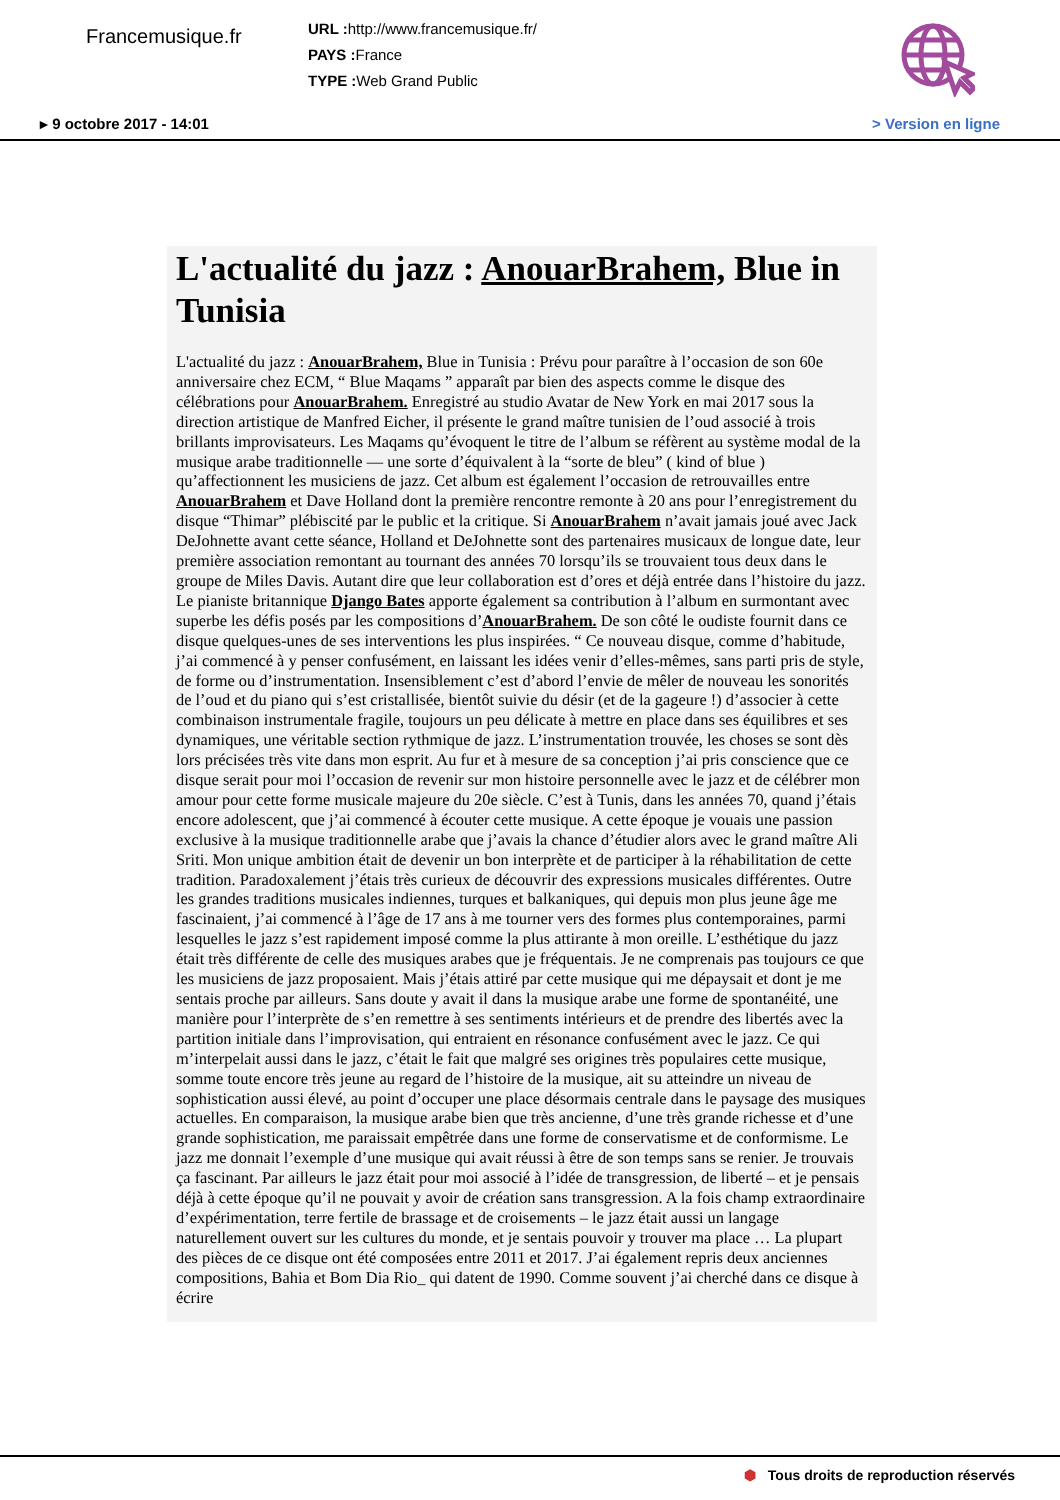Francemusique.fr
URL : http://www.francemusique.fr/
PAYS : France
TYPE : Web Grand Public
▸ 9 octobre 2017 - 14:01 > Version en ligne
L'actualité du jazz : AnouarBrahem, Blue in Tunisia
L'actualité du jazz : AnouarBrahem, Blue in Tunisia : Prévu pour paraître à l’occasion de son 60e anniversaire chez ECM, “ Blue Maqams ” apparaît par bien des aspects comme le disque des célébrations pour AnouarBrahem. Enregistré au studio Avatar de New York en mai 2017 sous la direction artistique de Manfred Eicher, il présente le grand maître tunisien de l’oud associé à trois brillants improvisateurs. Les Maqams qu’évoquent le titre de l’album se réfèrent au système modal de la musique arabe traditionnelle — une sorte d’équivalent à la “sorte de bleu” ( kind of blue ) qu’affectionnent les musiciens de jazz. Cet album est également l’occasion de retrouvailles entre AnouarBrahem et Dave Holland dont la première rencontre remonte à 20 ans pour l’enregistrement du disque “Thimar” plébiscité par le public et la critique. Si AnouarBrahem n’avait jamais joué avec Jack DeJohnette avant cette séance, Holland et DeJohnette sont des partenaires musicaux de longue date, leur première association remontant au tournant des années 70 lorsqu’ils se trouvaient tous deux dans le groupe de Miles Davis. Autant dire que leur collaboration est d’ores et déjà entrée dans l’histoire du jazz. Le pianiste britannique Django Bates apporte également sa contribution à l’album en surmontant avec superbe les défis posés par les compositions d’AnouarBrahem. De son côté le oudiste fournit dans ce disque quelques-unes de ses interventions les plus inspirées. “ Ce nouveau disque, comme d’habitude, j’ai commencé à y penser confusément, en laissant les idées venir d’elles-mêmes, sans parti pris de style, de forme ou d’instrumentation. Insensiblement c’est d’abord l’envie de mêler de nouveau les sonorités de l’oud et du piano qui s’est cristallisée, bientôt suivie du désir (et de la gageure !) d’associer à cette combinaison instrumentale fragile, toujours un peu délicate à mettre en place dans ses équilibres et ses dynamiques, une véritable section rythmique de jazz. L’instrumentation trouvée, les choses se sont dès lors précisées très vite dans mon esprit. Au fur et à mesure de sa conception j’ai pris conscience que ce disque serait pour moi l’occasion de revenir sur mon histoire personnelle avec le jazz et de célébrer mon amour pour cette forme musicale majeure du 20e siècle. C’est à Tunis, dans les années 70, quand j’étais encore adolescent, que j’ai commencé à écouter cette musique. A cette époque je vouais une passion exclusive à la musique traditionnelle arabe que j’avais la chance d’étudier alors avec le grand maître Ali Sriti. Mon unique ambition était de devenir un bon interprète et de participer à la réhabilitation de cette tradition. Paradoxalement j’étais très curieux de découvrir des expressions musicales différentes. Outre les grandes traditions musicales indiennes, turques et balkaniques, qui depuis mon plus jeune âge me fascinaient, j’ai commencé à l’âge de 17 ans à me tourner vers des formes plus contemporaines, parmi lesquelles le jazz s’est rapidement imposé comme la plus attirante à mon oreille. L’esthétique du jazz était très différente de celle des musiques arabes que je fréquentais. Je ne comprenais pas toujours ce que les musiciens de jazz proposaient. Mais j’étais attiré par cette musique qui me dépaysait et dont je me sentais proche par ailleurs. Sans doute y avait il dans la musique arabe une forme de spontanéité, une manière pour l’interprète de s’en remettre à ses sentiments intérieurs et de prendre des libertés avec la partition initiale dans l’improvisation, qui entraient en résonance confusément avec le jazz. Ce qui m’interpelait aussi dans le jazz, c’était le fait que malgré ses origines très populaires cette musique, somme toute encore très jeune au regard de l’histoire de la musique, ait su atteindre un niveau de sophistication aussi élevé, au point d’occuper une place désormais centrale dans le paysage des musiques actuelles. En comparaison, la musique arabe bien que très ancienne, d’une très grande richesse et d’une grande sophistication, me paraissait empêtrée dans une forme de conservatisme et de conformisme. Le jazz me donnait l’exemple d’une musique qui avait réussi à être de son temps sans se renier. Je trouvais ça fascinant. Par ailleurs le jazz était pour moi associé à l’idée de transgression, de liberté – et je pensais déjà à cette époque qu’il ne pouvait y avoir de création sans transgression. A la fois champ extraordinaire d’expérimentation, terre fertile de brassage et de croisements – le jazz était aussi un langage naturellement ouvert sur les cultures du monde, et je sentais pouvoir y trouver ma place … La plupart des pièces de ce disque ont été composées entre 2011 et 2017. J’ai également repris deux anciennes compositions, Bahia et Bom Dia Rio_ qui datent de 1990. Comme souvent j’ai cherché dans ce disque à écrire
⬢ Tous droits de reproduction réservés